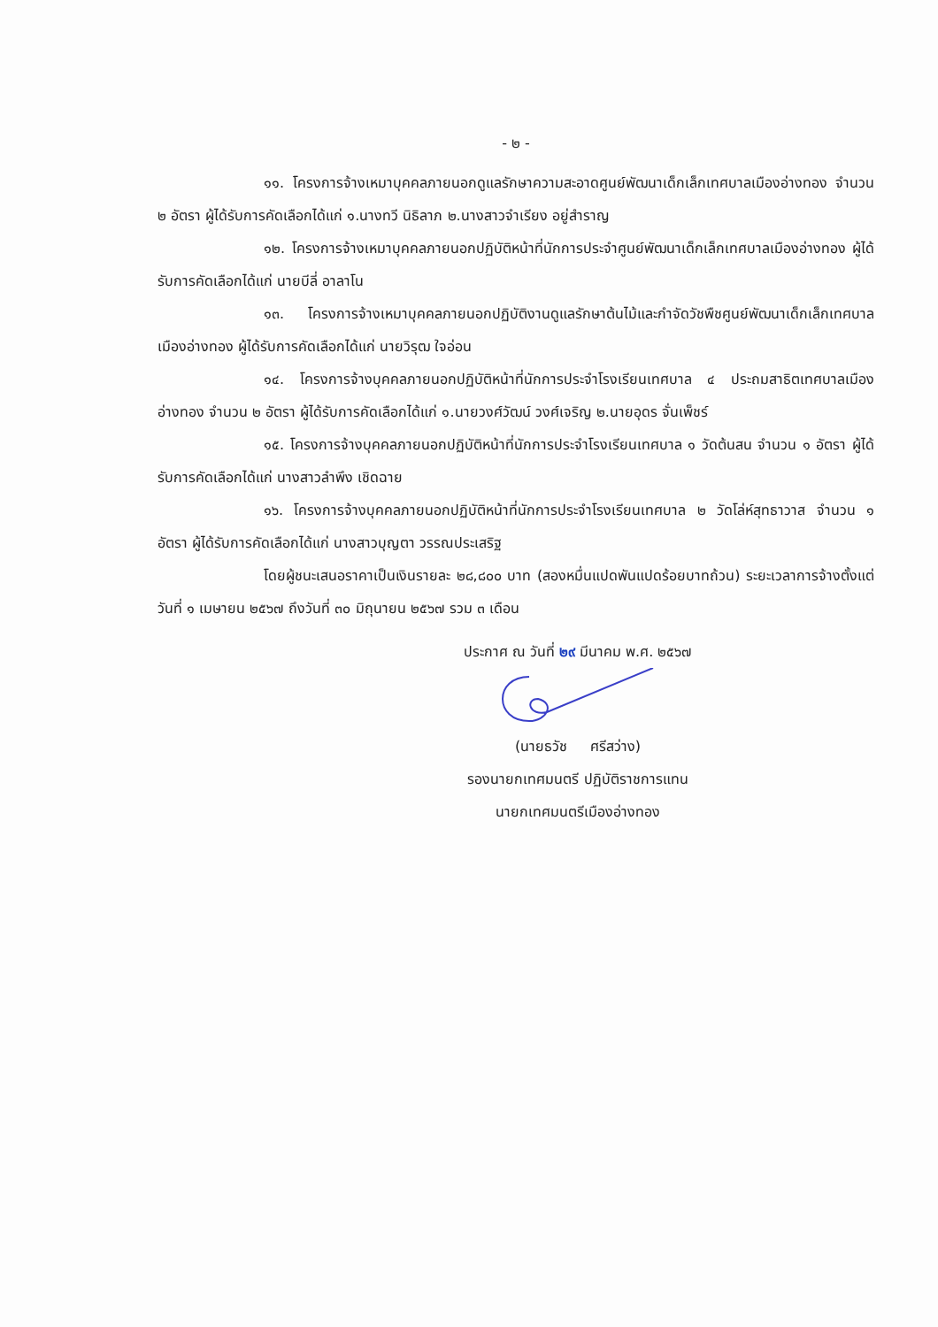- ๒ -
๑๑. โครงการจ้างเหมาบุคคลภายนอกดูแลรักษาความสะอาดศูนย์พัฒนาเด็กเล็กเทศบาลเมืองอ่างทอง จำนวน ๒ อัตรา ผู้ได้รับการคัดเลือกได้แก่ ๑.นางทวี นิธิลาภ ๒.นางสาวจำเรียง อยู่สำราญ
๑๒. โครงการจ้างเหมาบุคคลภายนอกปฏิบัติหน้าที่นักการประจำศูนย์พัฒนาเด็กเล็กเทศบาลเมืองอ่างทอง ผู้ได้รับการคัดเลือกได้แก่ นายบีลี่ อาลาโน
๑๓. โครงการจ้างเหมาบุคคลภายนอกปฏิบัติงานดูแลรักษาต้นไม้และกำจัดวัชพืชศูนย์พัฒนาเด็กเล็กเทศบาลเมืองอ่างทอง ผู้ได้รับการคัดเลือกได้แก่ นายวิรุฒ ใจอ่อน
๑๔. โครงการจ้างบุคคลภายนอกปฏิบัติหน้าที่นักการประจำโรงเรียนเทศบาล ๔ ประถมสาธิตเทศบาลเมืองอ่างทอง จำนวน ๒ อัตรา ผู้ได้รับการคัดเลือกได้แก่ ๑.นายวงศ์วัฒน์ วงศ์เจริญ ๒.นายอุดร จั่นเพ็ชร์
๑๕. โครงการจ้างบุคคลภายนอกปฏิบัติหน้าที่นักการประจำโรงเรียนเทศบาล ๑ วัดต้นสน จำนวน ๑ อัตรา ผู้ได้รับการคัดเลือกได้แก่ นางสาวลำพึง เชิดฉาย
๑๖. โครงการจ้างบุคคลภายนอกปฏิบัติหน้าที่นักการประจำโรงเรียนเทศบาล ๒ วัดโล่ห์สุทธาวาส จำนวน ๑ อัตรา ผู้ได้รับการคัดเลือกได้แก่ นางสาวบุญตา วรรณประเสริฐ
โดยผู้ชนะเสนอราคาเป็นเงินรายละ ๒๘,๘๐๐ บาท (สองหมื่นแปดพันแปดร้อยบาทถ้วน) ระยะเวลาการจ้างตั้งแต่วันที่ ๑ เมษายน ๒๕๖๗ ถึงวันที่ ๓๐ มิถุนายน ๒๕๖๗ รวม ๓ เดือน
ประกาศ ณ วันที่ ๒๙ มีนาคม พ.ศ. ๒๕๖๗
(นายธวัช ศรีสว่าง)
รองนายกเทศมนตรี ปฏิบัติราชการแทน
นายกเทศมนตรีเมืองอ่างทอง